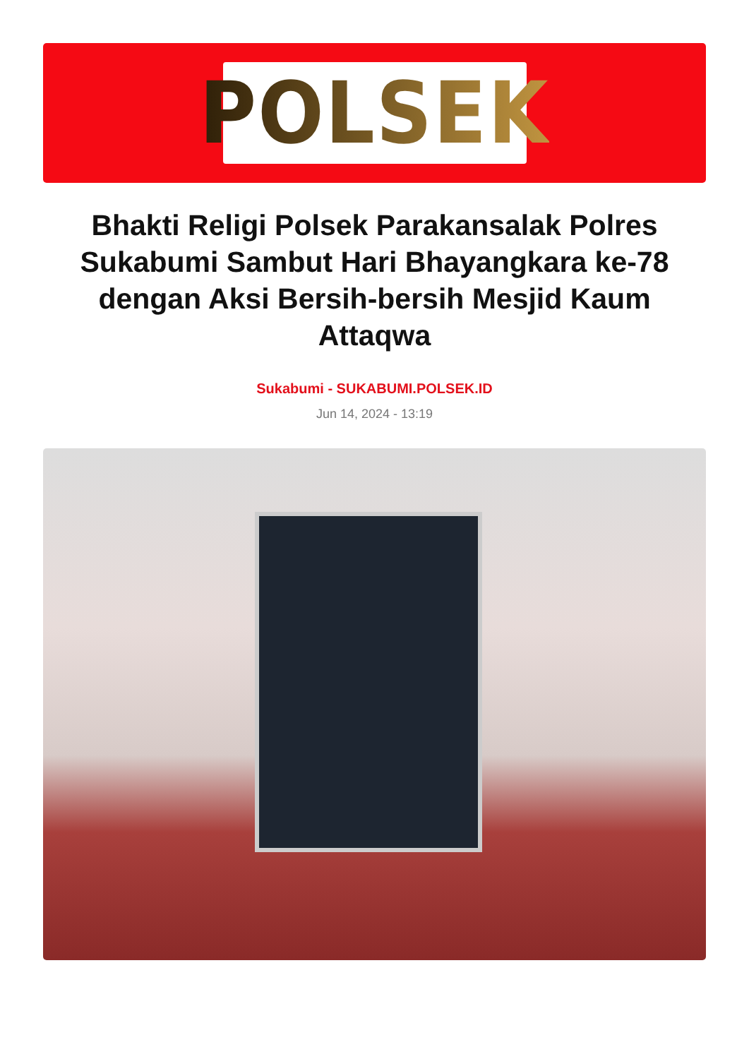POLSEK
Bhakti Religi Polsek Parakansalak Polres Sukabumi Sambut Hari Bhayangkara ke-78 dengan Aksi Bersih-bersih Mesjid Kaum Attaqwa
Sukabumi - SUKABUMI.POLSEK.ID
Jun 14, 2024 - 13:19